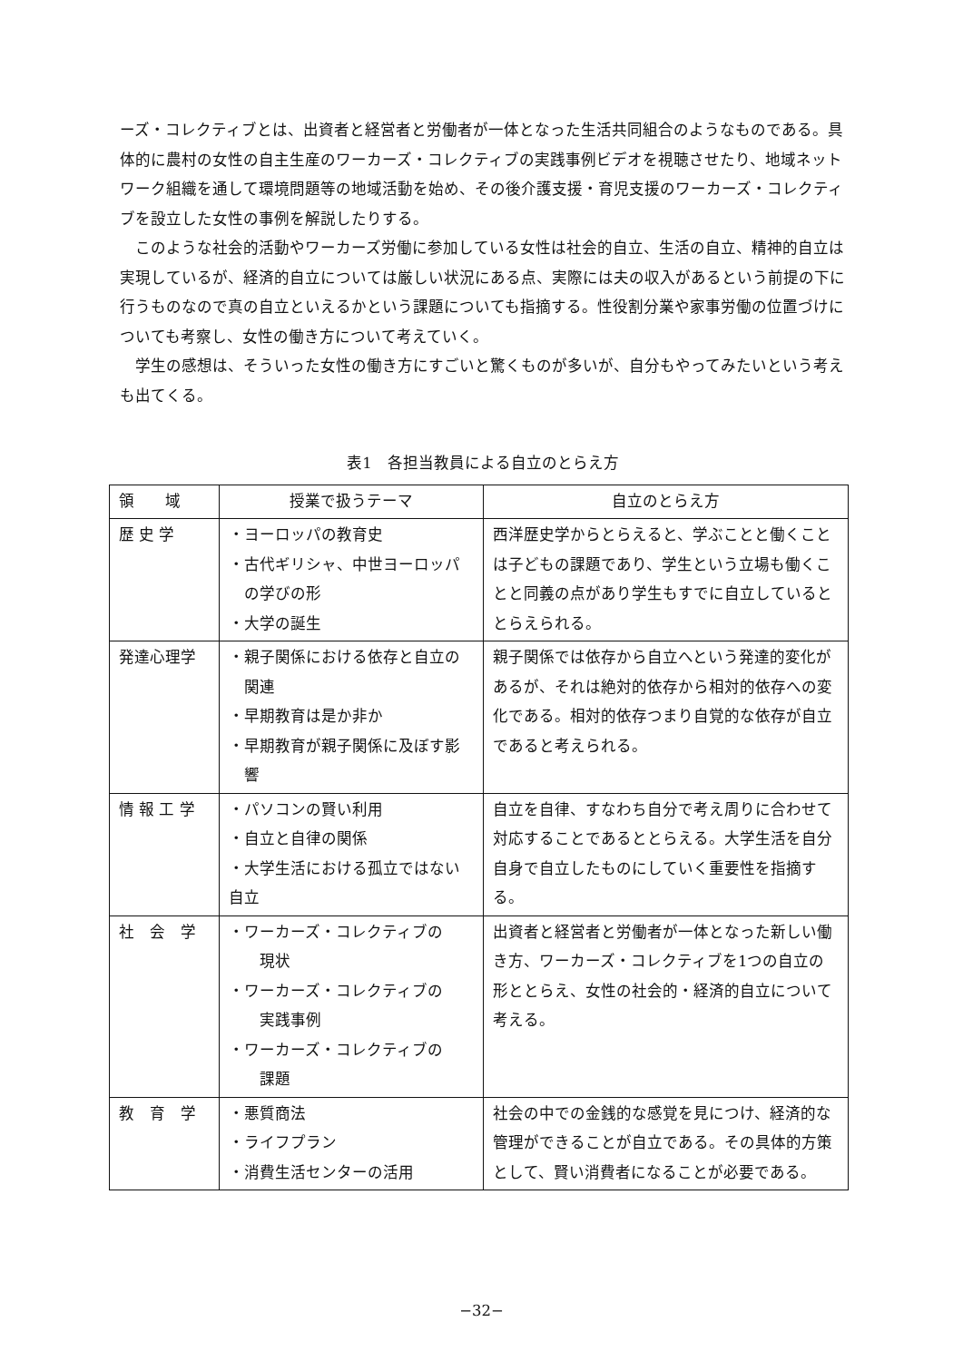ーズ・コレクティブとは、出資者と経営者と労働者が一体となった生活共同組合のようなものである。具体的に農村の女性の自主生産のワーカーズ・コレクティブの実践事例ビデオを視聴させたり、地域ネットワーク組織を通して環境問題等の地域活動を始め、その後介護支援・育児支援のワーカーズ・コレクティブを設立した女性の事例を解説したりする。
このような社会的活動やワーカーズ労働に参加している女性は社会的自立、生活の自立、精神的自立は実現しているが、経済的自立については厳しい状況にある点、実際には夫の収入があるという前提の下に行うものなので真の自立といえるかという課題についても指摘する。性役割分業や家事労働の位置づけについても考察し、女性の働き方について考えていく。
学生の感想は、そういった女性の働き方にすごいと驚くものが多いが、自分もやってみたいという考えも出てくる。
表1　各担当教員による自立のとらえ方
| 領 域 | 授業で扱うテーマ | 自立のとらえ方 |
| --- | --- | --- |
| 歴 史 学 | ・ヨーロッパの教育史 ・古代ギリシャ、中世ヨーロッパ の学びの形 ・大学の誕生 | 西洋歴史学からとらえると、学ぶことと働くことは子どもの課題であり、学生という立場も働くことと同義の点があり学生もすでに自立しているととらえられる。 |
| 発達心理学 | ・親子関係における依存と自立の 関連 ・早期教育は是か非か ・早期教育が親子関係に及ぼす影 響 | 親子関係では依存から自立へという発達的変化があるが、それは絶対的依存から相対的依存への変化である。相対的依存つまり自覚的な依存が自立であると考えられる。 |
| 情 報 工 学 | ・パソコンの賢い利用 ・自立と自律の関係 ・大学生活における孤立ではない 自立 | 自立を自律、すなわち自分で考え周りに合わせて対応することであるととらえる。大学生活を自分自身で自立したものにしていく重要性を指摘する。 |
| 社 会 学 | ・ワーカーズ・コレクティブの 現状 ・ワーカーズ・コレクティブの 実践事例 ・ワーカーズ・コレクティブの 課題 | 出資者と経営者と労働者が一体となった新しい働き方、ワーカーズ・コレクティブを1つの自立の形ととらえ、女性の社会的・経済的自立について考える。 |
| 教 育 学 | ・悪質商法 ・ライフプラン ・消費生活センターの活用 | 社会の中での金銭的な感覚を見につけ、経済的な管理ができることが自立である。その具体的方策として、賢い消費者になることが必要である。 |
−32−